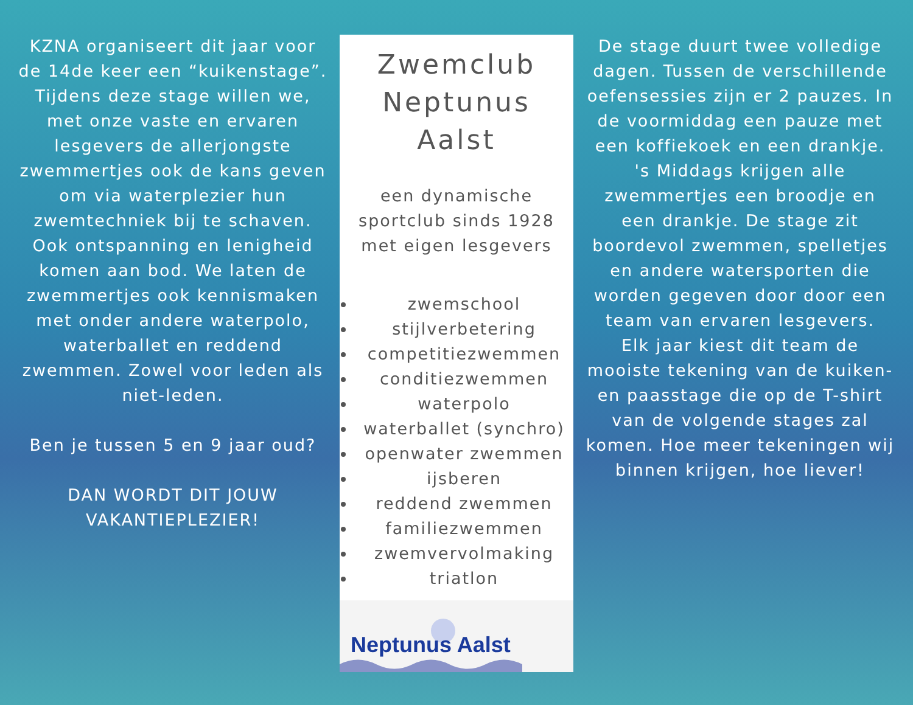KZNA organiseert dit jaar voor de 14de keer een “kuikenstage”. Tijdens deze stage willen we, met onze vaste en ervaren lesgevers de allerjongste zwemmertjes ook de kans geven om via waterplezier hun zwemtechniek bij te schaven. Ook ontspanning en lenigheid komen aan bod. We laten de zwemmertjes ook kennismaken met onder andere waterpolo, waterballet en reddend zwemmen. Zowel voor leden als niet-leden.
Ben je tussen 5 en 9 jaar oud?
DAN WORDT DIT JOUW VAKANTIEPLEZIER!
Zwemclub Neptunus Aalst
een dynamische sportclub sinds 1928 met eigen lesgevers
zwemschool
stijlverbetering
competitiezwemmen
conditiezwemmen
waterpolo
waterballet (synchro)
openwater zwemmen
ijsberen
reddend zwemmen
familiezwemmen
zwemvervolmaking
triatlon
Neptunus Aalst
De stage duurt twee volledige dagen. Tussen de verschillende oefensessies zijn er 2 pauzes. In de voormiddag een pauze met een koffiekoek en een drankje. 's Middags krijgen alle zwemmertjes een broodje en een drankje. De stage zit boordevol zwemmen, spelletjes en andere watersporten die worden gegeven door door een team van ervaren lesgevers.
Elk jaar kiest dit team de mooiste tekening van de kuiken- en paasstage die op de T-shirt van de volgende stages zal komen. Hoe meer tekeningen wij binnen krijgen, hoe liever!